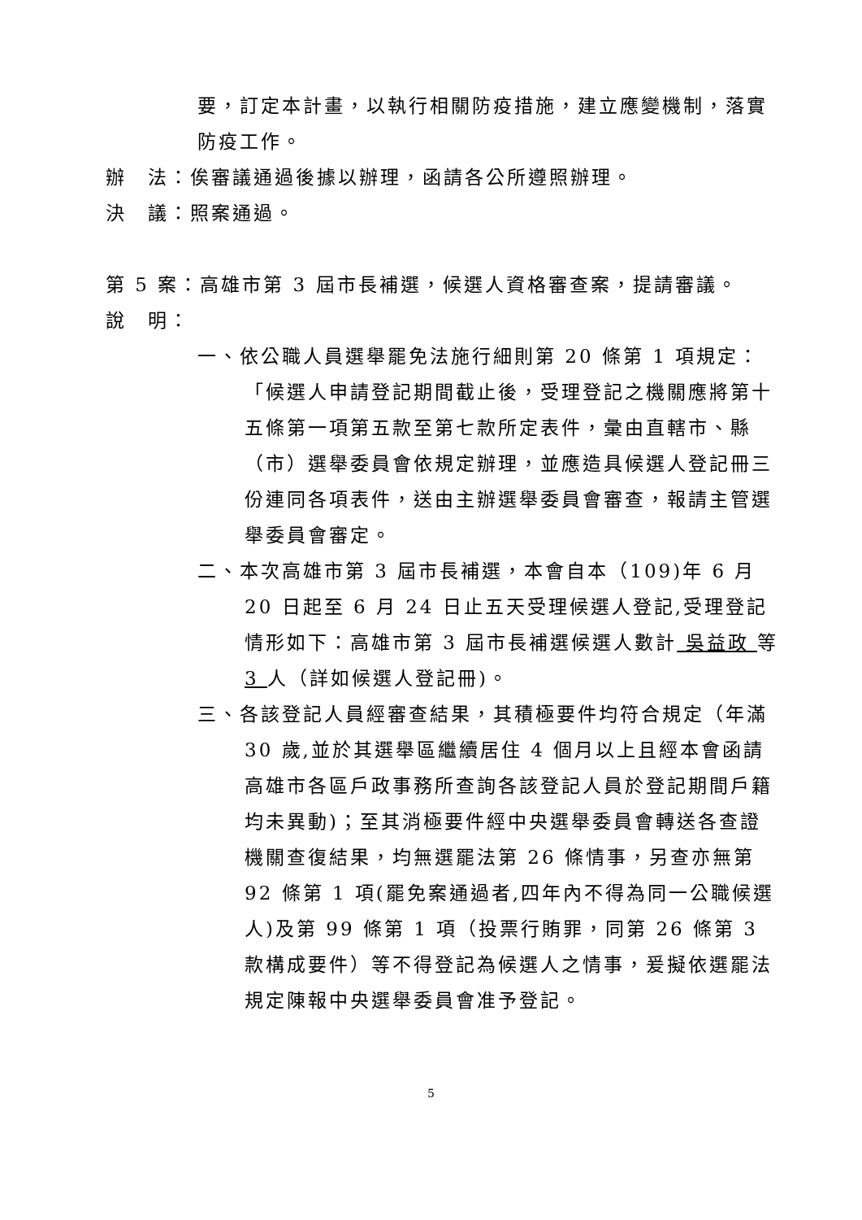要，訂定本計畫，以執行相關防疫措施，建立應變機制，落實防疫工作。
辦　法：俟審議通過後據以辦理，函請各公所遵照辦理。
決　議：照案通過。
第 5 案：高雄市第 3 屆市長補選，候選人資格審查案，提請審議。
說　明：
一、依公職人員選舉罷免法施行細則第 20 條第 1 項規定：「候選人申請登記期間截止後，受理登記之機關應將第十五條第一項第五款至第七款所定表件，彙由直轄市、縣（市）選舉委員會依規定辦理，並應造具候選人登記冊三份連同各項表件，送由主辦選舉委員會審查，報請主管選舉委員會審定。
二、本次高雄市第 3 屆市長補選，本會自本（109)年 6 月 20 日起至 6 月 24 日止五天受理候選人登記,受理登記情形如下：高雄市第 3 屆市長補選候選人數計 吳益政 等 3 人（詳如候選人登記冊)。
三、各該登記人員經審查結果，其積極要件均符合規定（年滿 30 歲,並於其選舉區繼續居住 4 個月以上且經本會函請高雄市各區戶政事務所查詢各該登記人員於登記期間戶籍均未異動)；至其消極要件經中央選舉委員會轉送各查證機關查復結果，均無選罷法第 26 條情事，另查亦無第 92 條第 1 項(罷免案通過者,四年內不得為同一公職候選人)及第 99 條第 1 項（投票行賄罪，同第 26 條第 3 款構成要件）等不得登記為候選人之情事，爰擬依選罷法規定陳報中央選舉委員會准予登記。
5